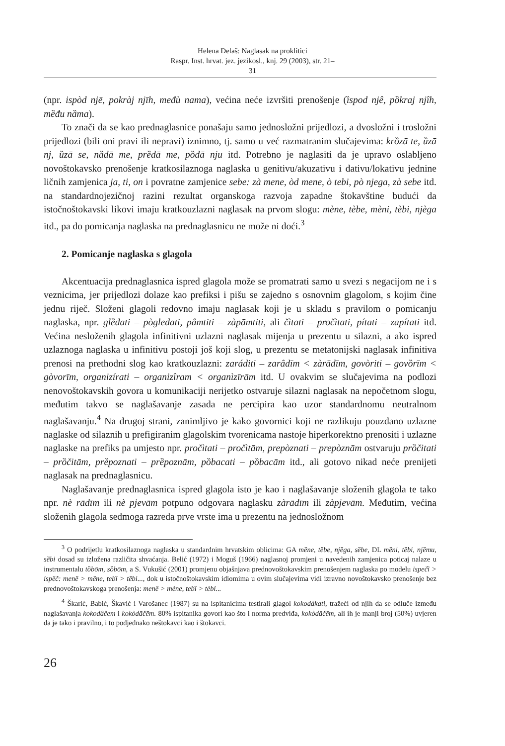Helena Delaš: Naglasak na proklitici
Raspr. Inst. hrvat. jez. jezikosl., knj. 29 (2003), str. 21–31
(npr. ispòd njē, pokràj njīh, mеđù nama), većina neće izvršiti prenošenje (ȉspod njê, pȍkraj njîh, mȅđu nȁma).
To znači da se kao prednaglasnice ponašaju samo jednosložni prijedlozi, a dvosložni i trosložni prijedlozi (bili oni pravi ili nepravi) iznimno, tj. samo u već razmatranim slučajevima: krȍzā te, ȕzā nj, ȕzā se, nȁdā me, prȅdā me, pȍdā nju itd. Potrebno je naglasiti da je upravo oslabljeno novoštokavsko prenošenje kratkosilaznoga naglaska u genitivu/akuzativu i dativu/lokativu jednine ličnih zamjenica ja, ti, on i povratne zamjenice sebe: zà mene, òd mene, ò tebi, pò njega, zà sebe itd. na standardnojezičnoj razini rezultat organskoga razvoja zapadne štokavštine budući da istočnoštokavski likovi imaju kratkouzlazni naglasak na prvom slogu: mène, tèbe, mèni, tèbi, njèga itd., pa do pomicanja naglaska na prednaglasnicu ne može ni doći.<sup>3</sup>
2. Pomicanje naglaska s glagola
Akcentuacija prednaglasnica ispred glagola može se promatrati samo u svezi s negacijom ne i s veznicima, jer prijedlozi dolaze kao prefiksi i pišu se zajedno s osnovnim glagolom, s kojim čine jednu riječ. Složeni glagoli redovno imaju naglasak koji je u skladu s pravilom o pomicanju naglaska, npr. glȅdati – pògledati, pâmtiti – zàpāmtiti, ali čìtati – pročìtati, pítati – zapítati itd. Većina nesloženih glagola infinitivni uzlazni naglasak mijenja u prezentu u silazni, a ako ispred uzlaznoga naglaska u infinitivu postoji još koji slog, u prezentu se metatonijski naglasak infinitiva prenosi na prethodni slog kao kratkouzlazni: zaráditi – zarâdīm < zàrādīm, govòriti – govȍrīm < gòvorīm, organizírati – organizîram < organìzīrām itd. U ovakvim se slučajevima na podlozi nenovoštokavskih govora u komunikaciji nerijetko ostvaruje silazni naglasak na nepočetnom slogu, međutim takvo se naglašavanje zasada ne percipira kao uzor standardnomu neutralnom naglašavanju.<sup>4</sup> Na drugoj strani, zanimljivo je kako govornici koji ne razlikuju pouzdano uzlazne naglaske od silaznih u prefigiranim glagolskim tvorenicama nastoje hiperkorektno prenositi i uzlazne naglaske na prefiks pa umjesto npr. pročìtati – pročìtām, prepòznati – prepòznām ostvaruju prȍčitati – prȍčitām, prȅpoznati – prȅpoznām, pȍbacati – pȍbacām itd., ali gotovo nikad neće prenijeti naglasak na prednaglasnicu.
Naglašavanje prednaglasnica ispred glagola isto je kao i naglašavanje složenih glagola te tako npr. nè rādīm ili nè pjevām potpuno odgovara naglasku zàrādīm ili zàpjevām. Međutim, većina složenih glagola sedmoga razreda prve vrste ima u prezentu na jednosložnom
<sup>3</sup> O podrijetlu kratkosilaznoga naglaska u standardnim hrvatskim oblicima: GA mȅne, tȅbe, njȅga, sȅbe, DL mȅni, tȅbi, njȅmu, sȅbi dosad su izložena različita shvaćanja. Belić (1972) i Moguš (1966) naglasnoj promjeni u navedenih zamjenica poticaj nalaze u instrumentalu tȍbōm, sȍbōm, a S. Vukušić (2001) promjenu objašnjava prednovoštokavskim prenošenjem naglaska po modelu ispečȉ > ispȅč: menȅ > mȅne, tebȉ > tȅbi..., dok u istočnoštokavskim idiomima u ovim slučajevima vidi izravno novoštokavsko prenošenje bez prednovoštokavskoga prenošenja: menȅ > mène, tebȉ > tèbi...
<sup>4</sup> Škarić, Babić, Škavić i Varošanec (1987) su na ispitanicima testirali glagol kokodákati, tražeći od njih da se odluče između naglašavanja kokodâčem i kokòdāčēm. 80% ispitanika govori kao što i norma predviđa, kokòdāčēm, ali ih je manji broj (50%) uvjeren da je tako i pravilno, i to podjednako neštokavci kao i štokavci.
26